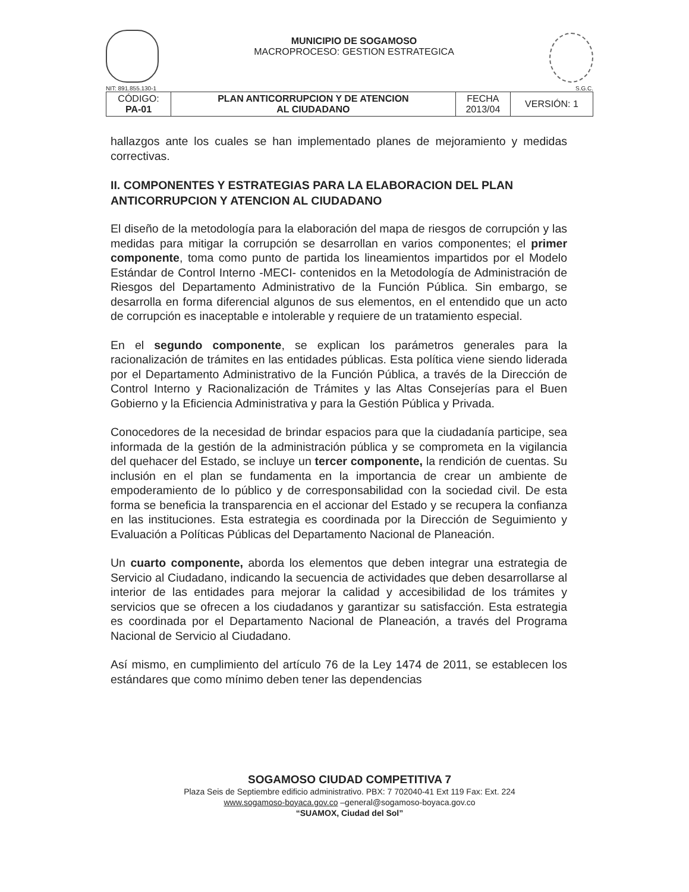MUNICIPIO DE SOGAMOSO
MACROPROCESO: GESTION ESTRATEGICA
NIT: 891.855.130-1 S.G.C.
| CÓDIGO: PA-01 | PLAN ANTICORRUPCION Y DE ATENCION AL CIUDADANO | FECHA 2013/04 | VERSIÓN: 1 |
hallazgos ante los cuales se han implementado planes de mejoramiento y medidas correctivas.
II. COMPONENTES Y ESTRATEGIAS PARA LA ELABORACION DEL PLAN ANTICORRUPCION Y ATENCION AL CIUDADANO
El diseño de la metodología para la elaboración del mapa de riesgos de corrupción y las medidas para mitigar la corrupción se desarrollan en varios componentes; el primer componente, toma como punto de partida los lineamientos impartidos por el Modelo Estándar de Control Interno -MECI- contenidos en la Metodología de Administración de Riesgos del Departamento Administrativo de la Función Pública. Sin embargo, se desarrolla en forma diferencial algunos de sus elementos, en el entendido que un acto de corrupción es inaceptable e intolerable y requiere de un tratamiento especial.
En el segundo componente, se explican los parámetros generales para la racionalización de trámites en las entidades públicas. Esta política viene siendo liderada por el Departamento Administrativo de la Función Pública, a través de la Dirección de Control Interno y Racionalización de Trámites y las Altas Consejerías para el Buen Gobierno y la Eficiencia Administrativa y para la Gestión Pública y Privada.
Conocedores de la necesidad de brindar espacios para que la ciudadanía participe, sea informada de la gestión de la administración pública y se comprometa en la vigilancia del quehacer del Estado, se incluye un tercer componente, la rendición de cuentas. Su inclusión en el plan se fundamenta en la importancia de crear un ambiente de empoderamiento de lo público y de corresponsabilidad con la sociedad civil. De esta forma se beneficia la transparencia en el accionar del Estado y se recupera la confianza en las instituciones. Esta estrategia es coordinada por la Dirección de Seguimiento y Evaluación a Políticas Públicas del Departamento Nacional de Planeación.
Un cuarto componente, aborda los elementos que deben integrar una estrategia de Servicio al Ciudadano, indicando la secuencia de actividades que deben desarrollarse al interior de las entidades para mejorar la calidad y accesibilidad de los trámites y servicios que se ofrecen a los ciudadanos y garantizar su satisfacción. Esta estrategia es coordinada por el Departamento Nacional de Planeación, a través del Programa Nacional de Servicio al Ciudadano.
Así mismo, en cumplimiento del artículo 76 de la Ley 1474 de 2011, se establecen los estándares que como mínimo deben tener las dependencias
SOGAMOSO CIUDAD COMPETITIVA 7
Plaza Seis de Septiembre edificio administrativo. PBX: 7 702040-41 Ext 119 Fax: Ext. 224
www.sogamoso-boyaca.gov.co –general@sogamoso-boyaca.gov.co
“SUAMOX, Ciudad del Sol”